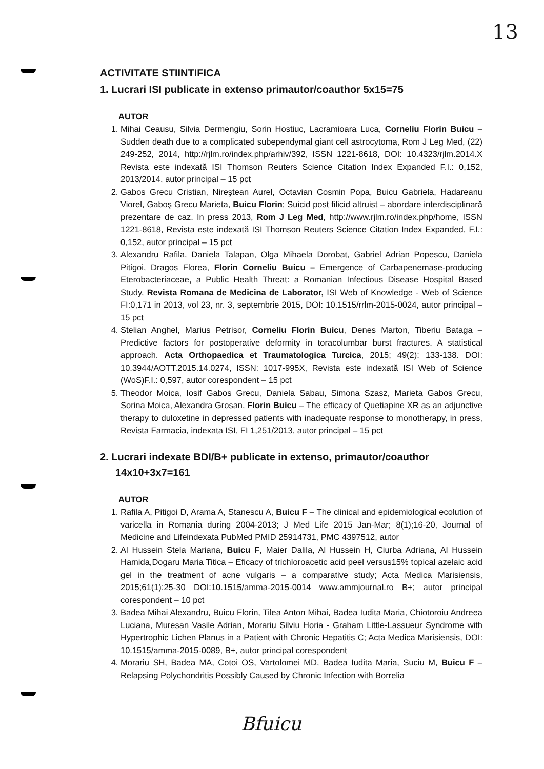13
ACTIVITATE STIINTIFICA
1. Lucrari ISI publicate in extenso primautor/coauthor 5x15=75
AUTOR
1. Mihai Ceausu, Silvia Dermengiu, Sorin Hostiuc, Lacramioara Luca, Corneliu Florin Buicu – Sudden death due to a complicated subependymal giant cell astrocytoma, Rom J Leg Med, (22) 249-252, 2014, http://rjlm.ro/index.php/arhiv/392, ISSN 1221-8618, DOI: 10.4323/rjlm.2014.X Revista este indexată ISI Thomson Reuters Science Citation Index Expanded F.I.: 0,152, 2013/2014, autor principal – 15 pct
2. Gabos Grecu Cristian, Nireştean Aurel, Octavian Cosmin Popa, Buicu Gabriela, Hadareanu Viorel, Gaboş Grecu Marieta, Buicu Florin; Suicid post filicid altruist – abordare interdisciplinară prezentare de caz. In press 2013, Rom J Leg Med, http://www.rjlm.ro/index.php/home, ISSN 1221-8618, Revista este indexată ISI Thomson Reuters Science Citation Index Expanded, F.I.: 0,152, autor principal – 15 pct
3. Alexandru Rafila, Daniela Talapan, Olga Mihaela Dorobat, Gabriel Adrian Popescu, Daniela Pitigoi, Dragos Florea, Florin Corneliu Buicu – Emergence of Carbapenemase-producing Eterobacteriaceae, a Public Health Threat: a Romanian Infectious Disease Hospital Based Study, Revista Romana de Medicina de Laborator, ISI Web of Knowledge - Web of Science FI:0,171 in 2013, vol 23, nr. 3, septembrie 2015, DOI: 10.1515/rrlm-2015-0024, autor principal – 15 pct
4. Stelian Anghel, Marius Petrisor, Corneliu Florin Buicu, Denes Marton, Tiberiu Bataga – Predictive factors for postoperative deformity in toracolumbar burst fractures. A statistical approach. Acta Orthopaedica et Traumatologica Turcica, 2015; 49(2): 133-138. DOI: 10.3944/AOTT.2015.14.0274, ISSN: 1017-995X, Revista este indexată ISI Web of Science (WoS)F.I.: 0,597, autor corespondent – 15 pct
5. Theodor Moica, Iosif Gabos Grecu, Daniela Sabau, Simona Szasz, Marieta Gabos Grecu, Sorina Moica, Alexandra Grosan, Florin Buicu – The efficacy of Quetiapine XR as an adjunctive therapy to duloxetine in depressed patients with inadequate response to monotherapy, in press, Revista Farmacia, indexata ISI, FI 1,251/2013, autor principal – 15 pct
2. Lucrari indexate BDI/B+ publicate in extenso, primautor/coauthor 14x10+3x7=161
AUTOR
1. Rafila A, Pitigoi D, Arama A, Stanescu A, Buicu F – The clinical and epidemiological ecolution of varicella in Romania during 2004-2013; J Med Life 2015 Jan-Mar; 8(1);16-20, Journal of Medicine and Lifeindexata PubMed PMID 25914731, PMC 4397512, autor
2. Al Hussein Stela Mariana, Buicu F, Maier Dalila, Al Hussein H, Ciurba Adriana, Al Hussein Hamida,Dogaru Maria Titica – Eficacy of trichloroacetic acid peel versus15% topical azelaic acid gel in the treatment of acne vulgaris – a comparative study; Acta Medica Marisiensis, 2015;61(1):25-30 DOI:10.1515/amma-2015-0014 www.ammjournal.ro B+; autor principal corespondent – 10 pct
3. Badea Mihai Alexandru, Buicu Florin, Tilea Anton Mihai, Badea Iudita Maria, Chiotoroiu Andreea Luciana, Muresan Vasile Adrian, Morariu Silviu Horia - Graham Little-Lassueur Syndrome with Hypertrophic Lichen Planus in a Patient with Chronic Hepatitis C; Acta Medica Marisiensis, DOI: 10.1515/amma-2015-0089, B+, autor principal corespondent
4. Morariu SH, Badea MA, Cotoi OS, Vartolomei MD, Badea Iudita Maria, Suciu M, Buicu F – Relapsing Polychondritis Possibly Caused by Chronic Infection with Borrelia
Bfuicu